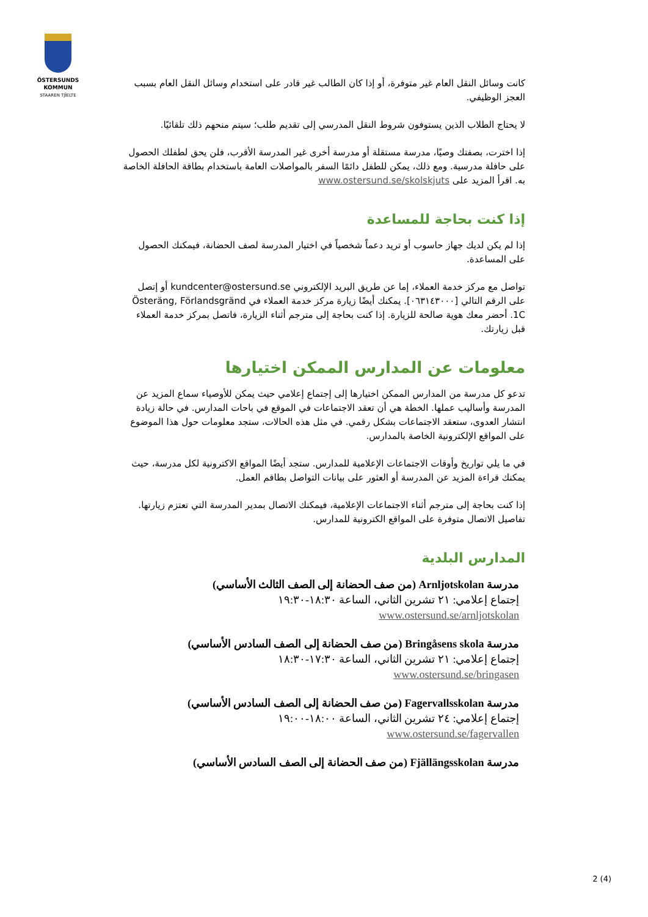ÖSTERSUNDS
KOMMUN
STAAREN TJÏELTE
كانت وسائل النقل العام غير متوفرة، أو إذا كان الطالب غير قادر على استخدام وسائل النقل العام بسبب العجز الوظيفي.
لا يحتاج الطلاب الذين يستوفون شروط النقل المدرسي إلى تقديم طلب؛ سيتم منحهم ذلك تلقائيًا.
إذا اخترت، بصفتك وصيًا، مدرسة مستقلة أو مدرسة أخرى غير المدرسة الأقرب، فلن يحق لطفلك الحصول على حافلة مدرسية. ومع ذلك، يمكن للطفل دائمًا السفر بالمواصلات العامة باستخدام بطاقة الحافلة الخاصة به. اقرأ المزيد على www.ostersund.se/skolskjuts
إذا كنت بحاجة للمساعدة
إذا لم يكن لديك جهاز حاسوب أو تريد دعماً شخصياً في اختيار المدرسة لصف الحضانة، فيمكنك الحصول على المساعدة.
تواصل مع مركز خدمة العملاء، إما عن طريق البريد الإلكتروني kundcenter@ostersund.se أو إتصل على الرقم التالي [٠٦٣١٤٣٠٠٠]. يمكنك أيضًا زيارة مركز خدمة العملاء في Österäng, Förlandsgränd 1C. أحضر معك هوية صالحة للزيارة. إذا كنت بحاجة إلى مترجم أثناء الزيارة، فاتصل بمركز خدمة العملاء قبل زيارتك.
معلومات عن المدارس الممكن اختيارها
تدعو كل مدرسة من المدارس الممكن اختيارها إلى إجتماع إعلامي حيث يمكن للأوصياء سماع المزيد عن المدرسة وأساليب عملها. الخطة هي أن تعقد الاجتماعات في الموقع في باحات المدارس. في حالة زيادة انتشار العدوى، ستعقد الاجتماعات بشكل رقمي. في مثل هذه الحالات، ستجد معلومات حول هذا الموضوع على المواقع الإلكترونية الخاصة بالمدارس.
في ما يلي تواريخ وأوقات الاجتماعات الإعلامية للمدارس. ستجد أيضًا المواقع الاكترونية لكل مدرسة، حيث يمكنك قراءة المزيد عن المدرسة أو العثور على بيانات التواصل بطاقم العمل.
إذا كنت بحاجة إلى مترجم أثناء الاجتماعات الإعلامية، فيمكنك الاتصال بمدير المدرسة التي تعتزم زيارتها. تفاصيل الاتصال متوفرة على المواقع الكترونية للمدارس.
المدارس البلدية
مدرسة Arnljotskolan (من صف الحضانة إلى الصف الثالث الأساسي)
إجتماع إعلامي: ٢١ تشرين الثاني، الساعة ١٨:٣٠-١٩:٣٠
www.ostersund.se/arnljotskolan
مدرسة Bringåsens skola (من صف الحضانة إلى الصف السادس الأساسي)
إجتماع إعلامي: ٢١ تشرين الثاني، الساعة ١٧:٣٠-١٨:٣٠
www.ostersund.se/bringasen
مدرسة Fagervallsskolan (من صف الحضانة إلى الصف السادس الأساسي)
إجتماع إعلامي: ٢٤ تشرين الثاني، الساعة ١٨:٠٠-١٩:٠٠
www.ostersund.se/fagervallen
مدرسة Fjällängsskolan (من صف الحضانة إلى الصف السادس الأساسي)
2 (4)